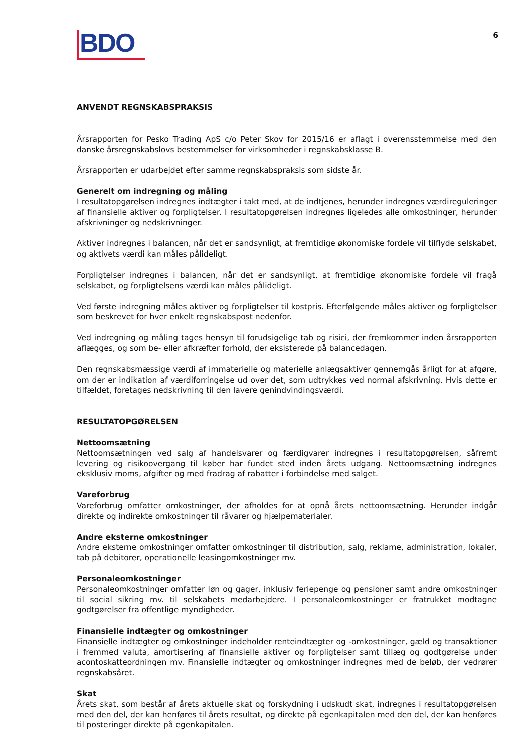BDO
6
ANVENDT REGNSKABSPRAKSIS
Årsrapporten for Pesko Trading ApS c/o Peter Skov for 2015/16 er aflagt i overensstemmelse med den danske årsregnskabslovs bestemmelser for virksomheder i regnskabsklasse B.
Årsrapporten er udarbejdet efter samme regnskabspraksis som sidste år.
Generelt om indregning og måling
I resultatopgørelsen indregnes indtægter i takt med, at de indtjenes, herunder indregnes værdireguleringer af finansielle aktiver og forpligtelser. I resultatopgørelsen indregnes ligeledes alle omkostninger, herunder afskrivninger og nedskrivninger.
Aktiver indregnes i balancen, når det er sandsynligt, at fremtidige økonomiske fordele vil tilflyde selskabet, og aktivets værdi kan måles pålideligt.
Forpligtelser indregnes i balancen, når det er sandsynligt, at fremtidige økonomiske fordele vil fragå selskabet, og forpligtelsens værdi kan måles pålideligt.
Ved første indregning måles aktiver og forpligtelser til kostpris. Efterfølgende måles aktiver og forpligtelser som beskrevet for hver enkelt regnskabspost nedenfor.
Ved indregning og måling tages hensyn til forudsigelige tab og risici, der fremkommer inden årsrapporten aflægges, og som be- eller afkræfter forhold, der eksisterede på balancedagen.
Den regnskabsmæssige værdi af immaterielle og materielle anlægsaktiver gennemgås årligt for at afgøre, om der er indikation af værdiforringelse ud over det, som udtrykkes ved normal afskrivning. Hvis dette er tilfældet, foretages nedskrivning til den lavere genindvindingsværdi.
RESULTATOPGØRELSEN
Nettoomsætning
Nettoomsætningen ved salg af handelsvarer og færdigvarer indregnes i resultatopgørelsen, såfremt levering og risikoovergang til køber har fundet sted inden årets udgang. Nettoomsætning indregnes eksklusiv moms, afgifter og med fradrag af rabatter i forbindelse med salget.
Vareforbrug
Vareforbrug omfatter omkostninger, der afholdes for at opnå årets nettoomsætning. Herunder indgår direkte og indirekte omkostninger til råvarer og hjælpematerialer.
Andre eksterne omkostninger
Andre eksterne omkostninger omfatter omkostninger til distribution, salg, reklame, administration, lokaler, tab på debitorer, operationelle leasingomkostninger mv.
Personaleomkostninger
Personaleomkostninger omfatter løn og gager, inklusiv feriepenge og pensioner samt andre omkostninger til social sikring mv. til selskabets medarbejdere. I personaleomkostninger er fratrukket modtagne godtgørelser fra offentlige myndigheder.
Finansielle indtægter og omkostninger
Finansielle indtægter og omkostninger indeholder renteindtægter og -omkostninger, gæld og transaktioner i fremmed valuta, amortisering af finansielle aktiver og forpligtelser samt tillæg og godtgørelse under acontoskatteordningen mv. Finansielle indtægter og omkostninger indregnes med de beløb, der vedrører regnskabsåret.
Skat
Årets skat, som består af årets aktuelle skat og forskydning i udskudt skat, indregnes i resultatopgørelsen med den del, der kan henføres til årets resultat, og direkte på egenkapitalen med den del, der kan henføres til posteringer direkte på egenkapitalen.